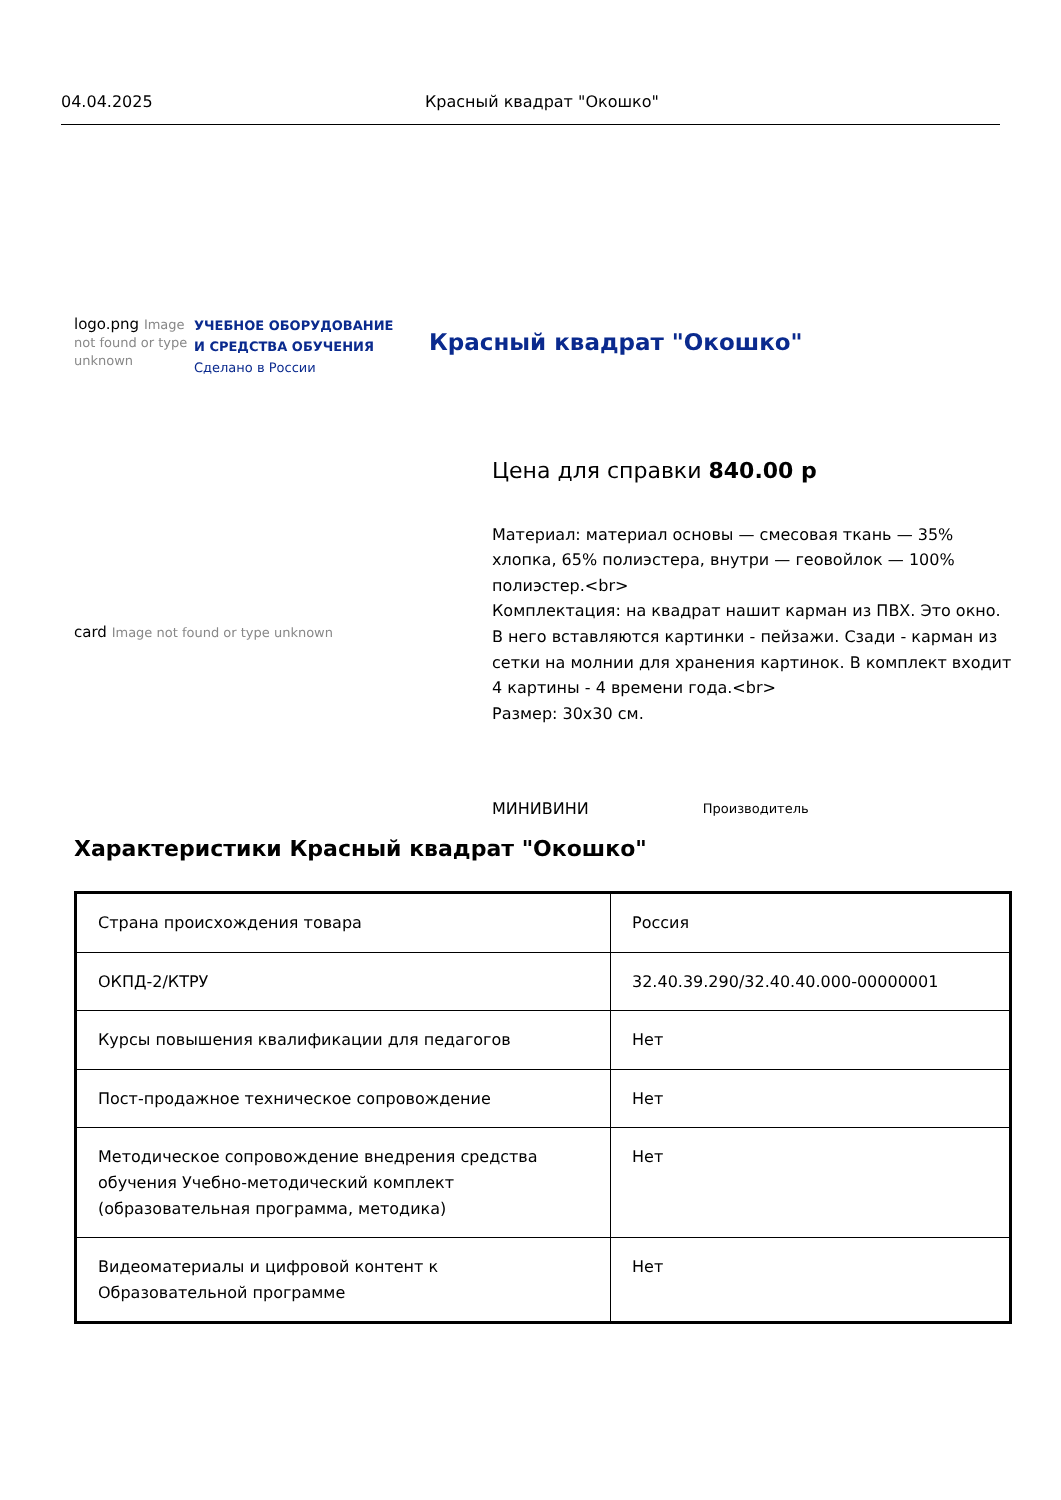04.04.2025 Красный квадрат "Окошко"
logo.png Image not found or type unknown
УЧЕБНОЕ ОБОРУДОВАНИЕ
И СРЕДСТВА ОБУЧЕНИЯ
Сделано в России
Красный квадрат "Окошко"
card Image not found or type unknown
Цена для справки 840.00 р
Материал: материал основы — смесовая ткань — 35% хлопка, 65% полиэстера, внутри — геовойлок — 100% полиэстер.<br>
Комплектация: на квадрат нашит карман из ПВХ. Это окно. В него вставляются картинки - пейзажи. Сзади - карман из сетки на молнии для хранения картинок. В комплект входит 4 картины - 4 времени года.<br>
Размер: 30х30 см.
МИНИВИНИ
Производитель
Характеристики Красный квадрат "Окошко"
| Страна происхождения товара | Россия |
| ОКПД-2/КТРУ | 32.40.39.290/32.40.40.000-00000001 |
| Курсы повышения квалификации для педагогов | Нет |
| Пост-продажное техническое сопровождение | Нет |
| Методическое сопровождение внедрения средства обучения Учебно-методический комплект (образовательная программа, методика) | Нет |
| Видеоматериалы и цифровой контент к Образовательной программе | Нет |